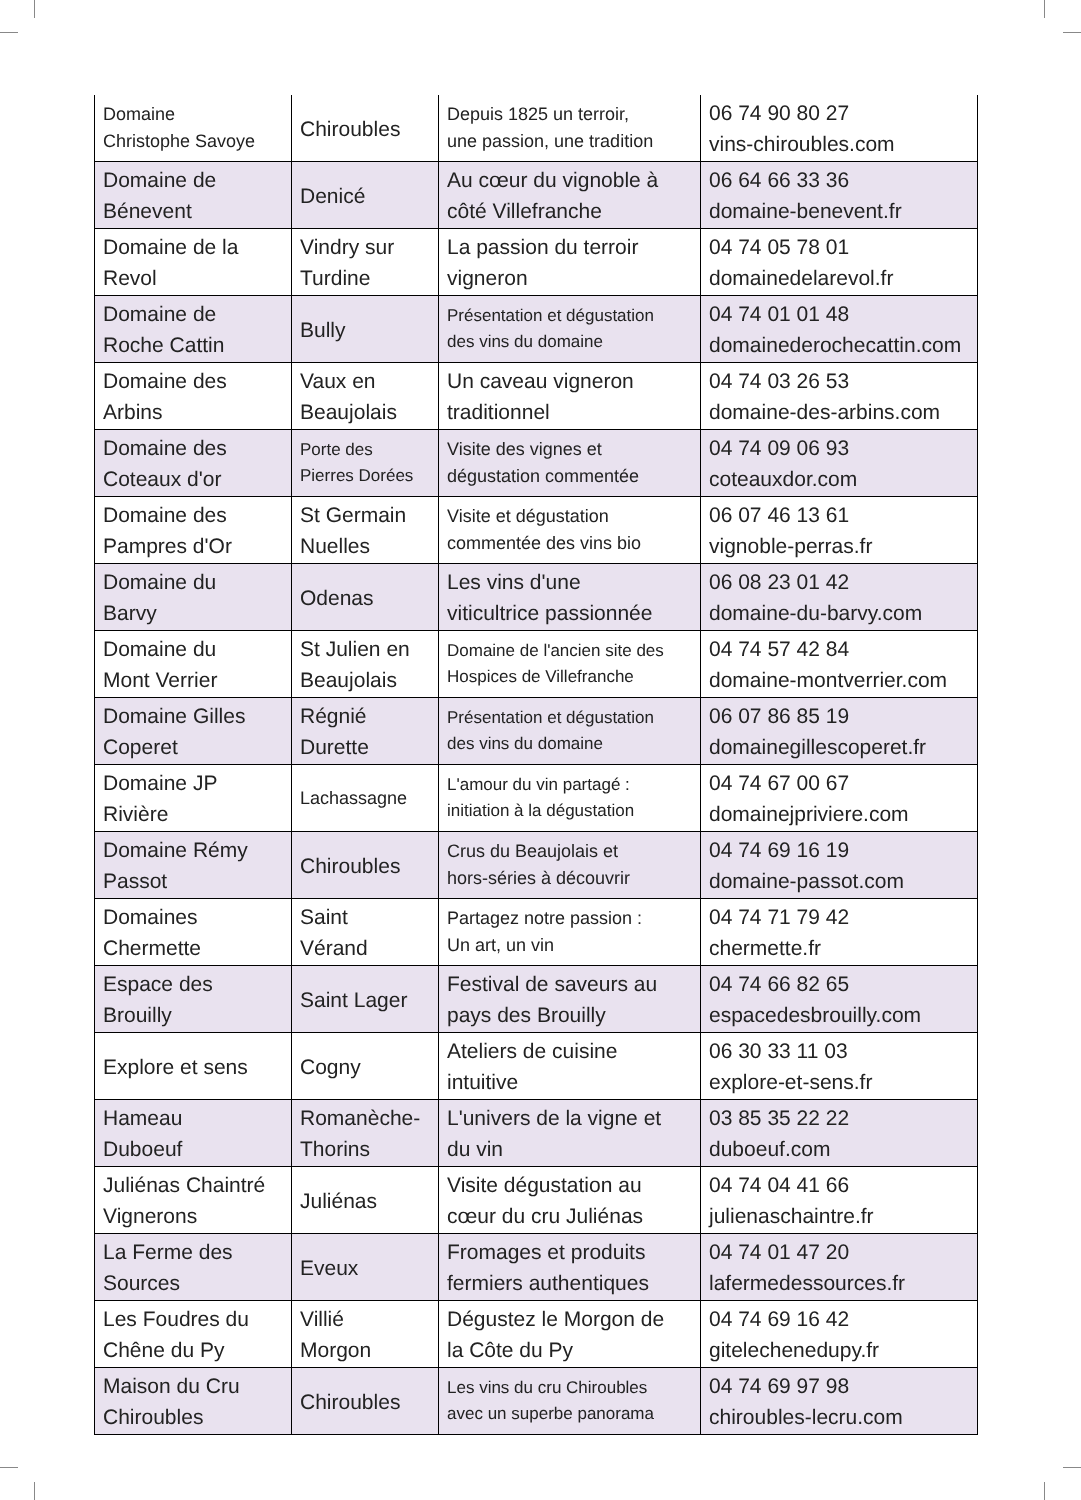| Domaine Christophe Savoye | Chiroubles | Depuis 1825 un terroir, une passion, une tradition | 06 74 90 80 27 vins-chiroubles.com |
| Domaine de Bénevent | Denicé | Au cœur du vignoble à côté Villefranche | 06 64 66 33 36 domaine-benevent.fr |
| Domaine de la Revol | Vindry sur Turdine | La passion du terroir vigneron | 04 74 05 78 01 domainedelarevol.fr |
| Domaine de Roche Cattin | Bully | Présentation et dégustation des vins du domaine | 04 74 01 01 48 domainederochecattin.com |
| Domaine des Arbins | Vaux en Beaujolais | Un caveau vigneron traditionnel | 04 74 03 26 53 domaine-des-arbins.com |
| Domaine des Coteaux d'or | Porte des Pierres Dorées | Visite des vignes et dégustation commentée | 04 74 09 06 93 coteauxdor.com |
| Domaine des Pampres d'Or | St Germain Nuelles | Visite et dégustation commentée des vins bio | 06 07 46 13 61 vignoble-perras.fr |
| Domaine du Barvy | Odenas | Les vins d'une viticultrice passionnée | 06 08 23 01 42 domaine-du-barvy.com |
| Domaine du Mont Verrier | St Julien en Beaujolais | Domaine de l'ancien site des Hospices de Villefranche | 04 74 57 42 84 domaine-montverrier.com |
| Domaine Gilles Coperet | Régnié Durette | Présentation et dégustation des vins du domaine | 06 07 86 85 19 domainegillescoperet.fr |
| Domaine JP Rivière | Lachassagne | L'amour du vin partagé : initiation à la dégustation | 04 74 67 00 67 domainejpriviere.com |
| Domaine Rémy Passot | Chiroubles | Crus du Beaujolais et hors-séries à découvrir | 04 74 69 16 19 domaine-passot.com |
| Domaines Chermette | Saint Vérand | Partagez notre passion : Un art, un vin | 04 74 71 79 42 chermette.fr |
| Espace des Brouilly | Saint Lager | Festival de saveurs au pays des Brouilly | 04 74 66 82 65 espacedesbrouilly.com |
| Explore et sens | Cogny | Ateliers de cuisine intuitive | 06 30 33 11 03 explore-et-sens.fr |
| Hameau Duboeuf | Romanèche- Thorins | L'univers de la vigne et du vin | 03 85 35 22 22 duboeuf.com |
| Juliénas Chaintré Vignerons | Juliénas | Visite dégustation au cœur du cru Juliénas | 04 74 04 41 66 julienaschaintre.fr |
| La Ferme des Sources | Eveux | Fromages et produits fermiers authentiques | 04 74 01 47 20 lafermedessources.fr |
| Les Foudres du Chêne du Py | Villié Morgon | Dégustez le Morgon de la Côte du Py | 04 74 69 16 42 gitelechenedupy.fr |
| Maison du Cru Chiroubles | Chiroubles | Les vins du cru Chiroubles avec un superbe panorama | 04 74 69 97 98 chiroubles-lecru.com |